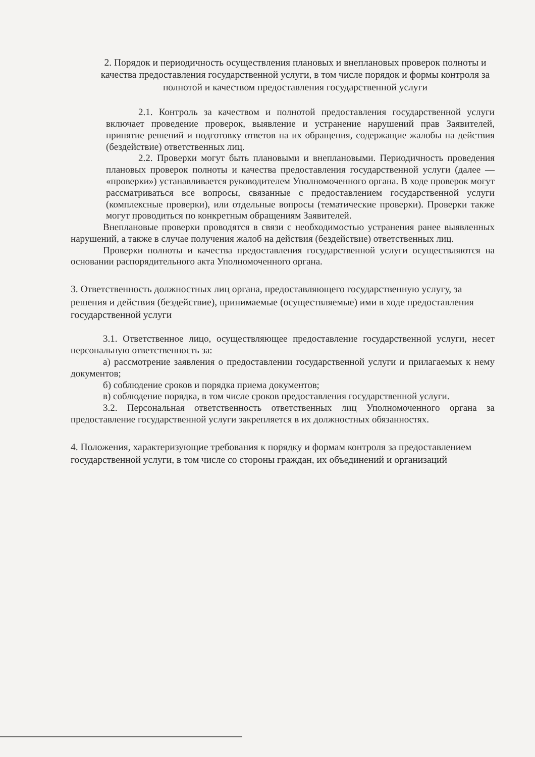2. Порядок и периодичность осуществления плановых и внеплановых проверок полноты и качества предоставления государственной услуги, в том числе порядок и формы контроля за полнотой и качеством предоставления государственной услуги
2.1. Контроль за качеством и полнотой предоставления государственной услуги включает проведение проверок, выявление и устранение нарушений прав Заявителей, принятие решений и подготовку ответов на их обращения, содержащие жалобы на действия (бездействие) ответственных лиц.
2.2. Проверки могут быть плановыми и внеплановыми. Периодичность проведения плановых проверок полноты и качества предоставления государственной услуги (далее — «проверки») устанавливается руководителем Уполномоченного органа. В ходе проверок могут рассматриваться все вопросы, связанные с предоставлением государственной услуги (комплексные проверки), или отдельные вопросы (тематические проверки). Проверки также могут проводиться по конкретным обращениям Заявителей.
Внеплановые проверки проводятся в связи с необходимостью устранения ранее выявленных нарушений, а также в случае получения жалоб на действия (бездействие) ответственных лиц.
Проверки полноты и качества предоставления государственной услуги осуществляются на основании распорядительного акта Уполномоченного органа.
3. Ответственность должностных лиц органа, предоставляющего государственную услугу, за решения и действия (бездействие), принимаемые (осуществляемые) ими в ходе предоставления государственной услуги
3.1. Ответственное лицо, осуществляющее предоставление государственной услуги, несет персональную ответственность за:
а) рассмотрение заявления о предоставлении государственной услуги и прилагаемых к нему документов;
б) соблюдение сроков и порядка приема документов;
в) соблюдение порядка, в том числе сроков предоставления государственной услуги.
3.2. Персональная ответственность ответственных лиц Уполномоченного органа за предоставление государственной услуги закрепляется в их должностных обязанностях.
4. Положения, характеризующие требования к порядку и формам контроля за предоставлением государственной услуги, в том числе со стороны граждан, их объединений и организаций